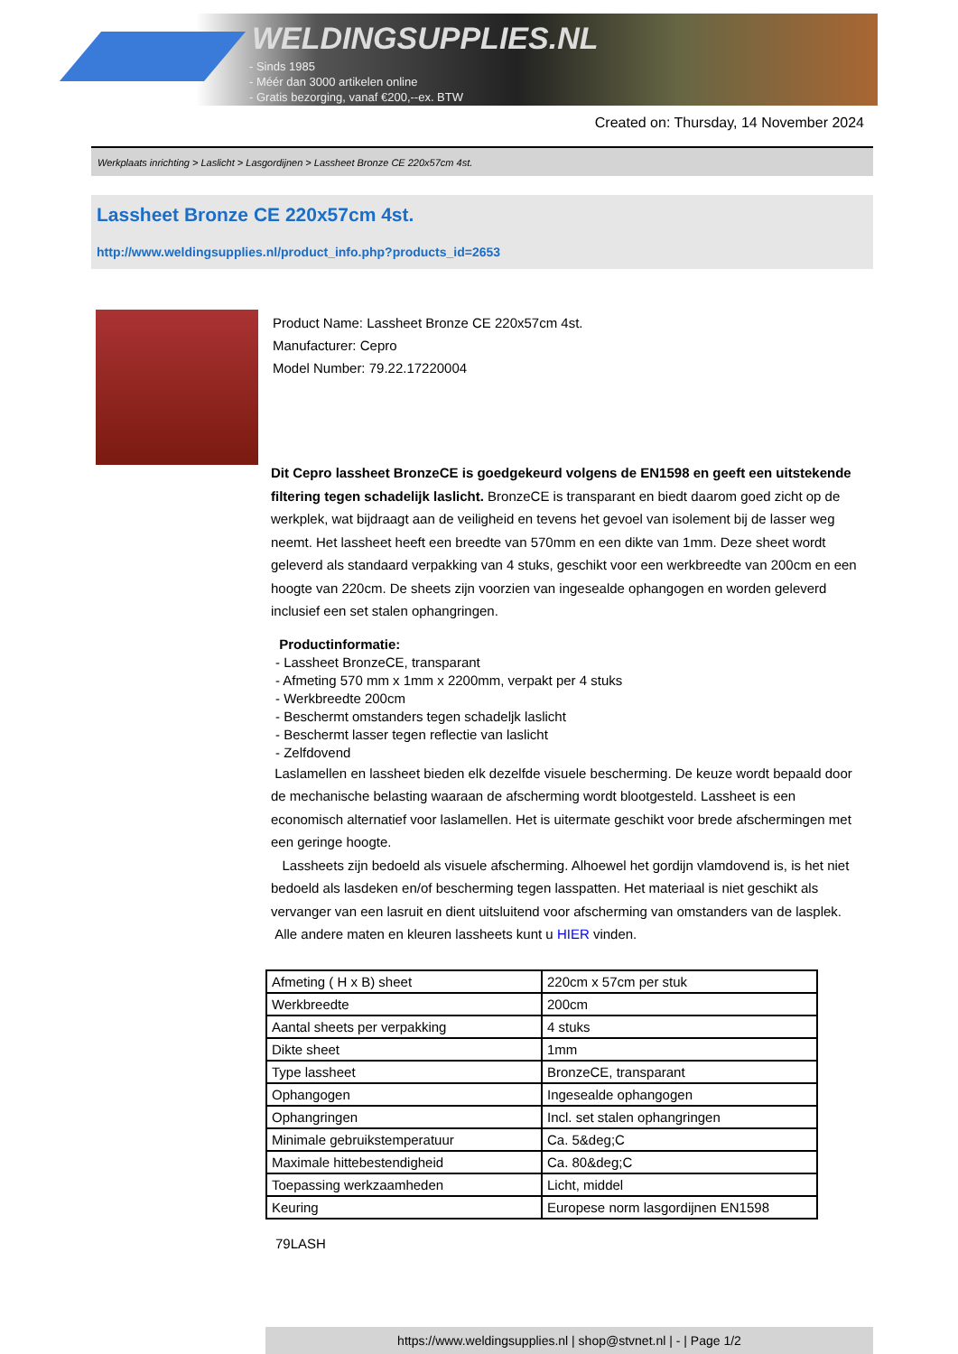WELDINGSUPPLIES.NL
- Sinds 1985
- Méér dan 3000 artikelen online
- Gratis bezorging, vanaf €200,--ex. BTW
Created on: Thursday, 14 November 2024
Werkplaats inrichting > Laslicht > Lasgordijnen > Lassheet Bronze CE 220x57cm 4st.
Lassheet Bronze CE 220x57cm 4st.
http://www.weldingsupplies.nl/product_info.php?products_id=2653
Product Name: Lassheet Bronze CE 220x57cm 4st.
Manufacturer: Cepro
Model Number: 79.22.17220004
Dit Cepro lassheet BronzeCE is goedgekeurd volgens de EN1598 en geeft een uitstekende filtering tegen schadelijk laslicht. BronzeCE is transparant en biedt daarom goed zicht op de werkplek, wat bijdraagt aan de veiligheid en tevens het gevoel van isolement bij de lasser weg neemt. Het lassheet heeft een breedte van 570mm en een dikte van 1mm. Deze sheet wordt geleverd als standaard verpakking van 4 stuks, geschikt voor een werkbreedte van 200cm en een hoogte van 220cm. De sheets zijn voorzien van ingesealde ophangogen en worden geleverd inclusief een set stalen ophangringen.
Productinformatie:
- Lassheet BronzeCE, transparant
- Afmeting 570 mm x 1mm x 2200mm, verpakt per 4 stuks
- Werkbreedte 200cm
- Beschermt omstanders tegen schadeljk laslicht
- Beschermt lasser tegen reflectie van laslicht
- Zelfdovend
Laslamellen en lassheet bieden elk dezelfde visuele bescherming. De keuze wordt bepaald door de mechanische belasting waaraan de afscherming wordt blootgesteld. Lassheet is een economisch alternatief voor laslamellen. Het is uitermate geschikt voor brede afschermingen met een geringe hoogte.
Lassheets zijn bedoeld als visuele afscherming. Alhoewel het gordijn vlamdovend is, is het niet bedoeld als lasdeken en/of bescherming tegen lasspatten. Het materiaal is niet geschikt als vervanger van een lasruit en dient uitsluitend voor afscherming van omstanders van de lasplek.
Alle andere maten en kleuren lassheets kunt u HIER vinden.
| Afmeting ( H x B) sheet | 220cm x 57cm per stuk |
| Werkbreedte | 200cm |
| Aantal sheets per verpakking | 4 stuks |
| Dikte sheet | 1mm |
| Type lassheet | BronzeCE, transparant |
| Ophangogen | Ingesealde ophangogen |
| Ophangringen | Incl. set stalen ophangringen |
| Minimale gebruikstemperatuur | Ca. 5&deg;C |
| Maximale hittebestendigheid | Ca. 80&deg;C |
| Toepassing werkzaamheden | Licht, middel |
| Keuring | Europese norm lasgordijnen EN1598 |
79LASH
https://www.weldingsupplies.nl | shop@stvnet.nl | - | Page 1/2